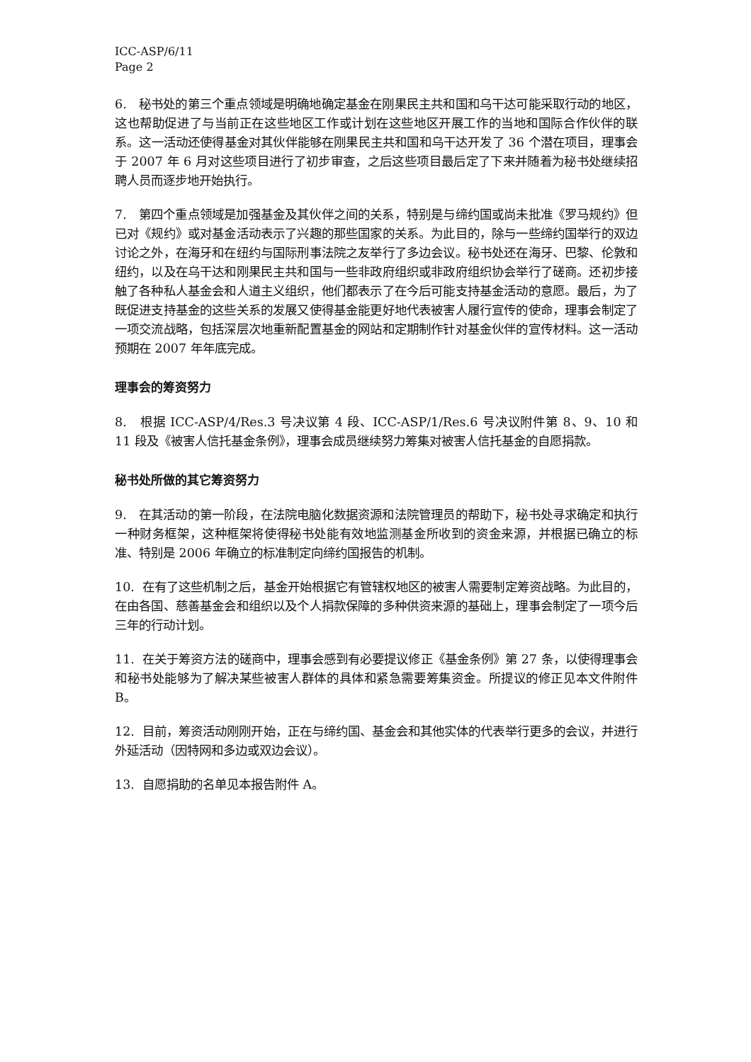ICC-ASP/6/11
Page 2
6. 秘书处的第三个重点领域是明确地确定基金在刚果民主共和国和乌干达可能采取行动的地区，这也帮助促进了与当前正在这些地区工作或计划在这些地区开展工作的当地和国际合作伙伴的联系。这一活动还使得基金对其伙伴能够在刚果民主共和国和乌干达开发了 36 个潜在项目，理事会于 2007 年 6 月对这些项目进行了初步审查，之后这些项目最后定了下来并随着为秘书处继续招聘人员而逐步地开始执行。
7. 第四个重点领域是加强基金及其伙伴之间的关系，特别是与缔约国或尚未批准《罗马规约》但已对《规约》或对基金活动表示了兴趣的那些国家的关系。为此目的，除与一些缔约国举行的双边讨论之外，在海牙和在纽约与国际刑事法院之友举行了多边会议。秘书处还在海牙、巴黎、伦敦和纽约，以及在乌干达和刚果民主共和国与一些非政府组织或非政府组织协会举行了磋商。还初步接触了各种私人基金会和人道主义组织，他们都表示了在今后可能支持基金活动的意愿。最后，为了既促进支持基金的这些关系的发展又使得基金能更好地代表被害人履行宣传的使命，理事会制定了一项交流战略，包括深层次地重新配置基金的网站和定期制作针对基金伙伴的宣传材料。这一活动预期在 2007 年年底完成。
理事会的筹资努力
8. 根据 ICC-ASP/4/Res.3 号决议第 4 段、ICC-ASP/1/Res.6 号决议附件第 8、9、10 和 11 段及《被害人信托基金条例》，理事会成员继续努力筹集对被害人信托基金的自愿捐款。
秘书处所做的其它筹资努力
9. 在其活动的第一阶段，在法院电脑化数据资源和法院管理员的帮助下，秘书处寻求确定和执行一种财务框架，这种框架将使得秘书处能有效地监测基金所收到的资金来源，并根据已确立的标准、特别是 2006 年确立的标准制定向缔约国报告的机制。
10. 在有了这些机制之后，基金开始根据它有管辖权地区的被害人需要制定筹资战略。为此目的，在由各国、慈善基金会和组织以及个人捐款保障的多种供资来源的基础上，理事会制定了一项今后三年的行动计划。
11. 在关于筹资方法的磋商中，理事会感到有必要提议修正《基金条例》第 27 条，以使得理事会和秘书处能够为了解决某些被害人群体的具体和紧急需要筹集资金。所提议的修正见本文件附件 B。
12. 目前，筹资活动刚刚开始，正在与缔约国、基金会和其他实体的代表举行更多的会议，并进行外延活动（因特网和多边或双边会议）。
13. 自愿捐助的名单见本报告附件 A。